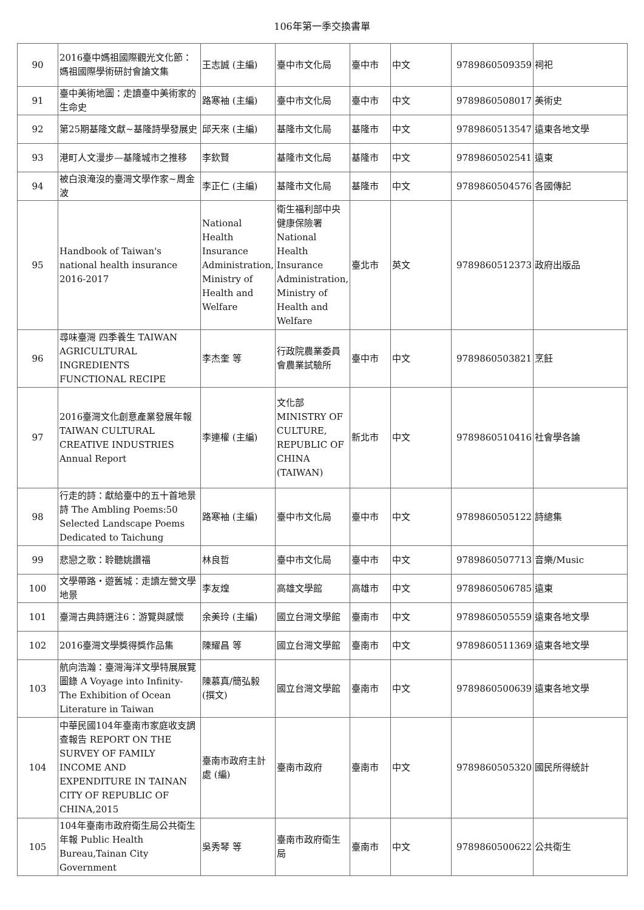106年第一季交換書單
| 90 | 2016臺中媽祖國際觀光文化節：媽祖國際學術研討會論文集 | 王志誠 (主編) | 臺中市文化局 | 臺中市 | 中文 | 9789860509359 | 祠祀 |
| 91 | 臺中美術地圖：走讀臺中美術家的生命史 | 路寒袖 (主編) | 臺中市文化局 | 臺中市 | 中文 | 9789860508017 | 美術史 |
| 92 | 第25期基隆文獻~基隆詩學發展史 | 邱天來 (主編) | 基隆市文化局 | 基隆市 | 中文 | 9789860513547 | 遠東各地文學 |
| 93 | 港町人文漫步—基隆城市之推移 | 李欽賢 | 基隆市文化局 | 基隆市 | 中文 | 9789860502541 | 遠東 |
| 94 | 被白浪淹沒的臺灣文學作家~周金波 | 李正仁 (主編) | 基隆市文化局 | 基隆市 | 中文 | 9789860504576 | 各國傳記 |
| 95 | Handbook of Taiwan's national health insurance 2016-2017 | National Health Insurance Administration, Ministry of Health and Welfare | 衛生福利部中央健康保險署 National Health Insurance Administration, Ministry of Health and Welfare | 臺北市 | 英文 | 9789860512373 | 政府出版品 |
| 96 | 尋味臺灣 四季養生 TAIWAN AGRICULTURAL INGREDIENTS FUNCTIONAL RECIPE | 李杰奎 等 | 行政院農業委員會農業試驗所 | 臺中市 | 中文 | 9789860503821 | 烹飪 |
| 97 | 2016臺灣文化創意產業發展年報 TAIWAN CULTURAL CREATIVE INDUSTRIES Annual Report | 李連權 (主編) | 文化部 MINISTRY OF CULTURE, REPUBLIC OF CHINA (TAIWAN) | 新北市 | 中文 | 9789860510416 | 社會學各論 |
| 98 | 行走的詩：獻給臺中的五十首地景詩 The Ambling Poems:50 Selected Landscape Poems Dedicated to Taichung | 路寒袖 (主編) | 臺中市文化局 | 臺中市 | 中文 | 9789860505122 | 詩總集 |
| 99 | 悲戀之歌：聆聽姚讚福 | 林良哲 | 臺中市文化局 | 臺中市 | 中文 | 9789860507713 | 音樂/Music |
| 100 | 文學帶路・遊舊城：走讀左營文學地景 | 李友煌 | 高雄文學館 | 高雄市 | 中文 | 9789860506785 | 遠東 |
| 101 | 臺灣古典詩選注6：游覽與感懷 | 余美玲 (主編) | 國立台灣文學館 | 臺南市 | 中文 | 9789860505559 | 遠東各地文學 |
| 102 | 2016臺灣文學獎得獎作品集 | 陳耀昌 等 | 國立台灣文學館 | 臺南市 | 中文 | 9789860511369 | 遠東各地文學 |
| 103 | 航向浩瀚：臺灣海洋文學特展展覽圖錄 A Voyage into Infinity-The Exhibition of Ocean Literature in Taiwan | 陳慕真/簡弘毅 (撰文) | 國立台灣文學館 | 臺南市 | 中文 | 9789860500639 | 遠東各地文學 |
| 104 | 中華民國104年臺南市家庭收支調查報告 REPORT ON THE SURVEY OF FAMILY INCOME AND EXPENDITURE IN TAINAN CITY OF REPUBLIC OF CHINA,2015 | 臺南市政府主計處 (編) | 臺南市政府 | 臺南市 | 中文 | 9789860505320 | 國民所得統計 |
| 105 | 104年臺南市政府衛生局公共衛生年報 Public Health Bureau,Tainan City Government | 吳秀琴 等 | 臺南市政府衛生局 | 臺南市 | 中文 | 9789860500622 | 公共衛生 |